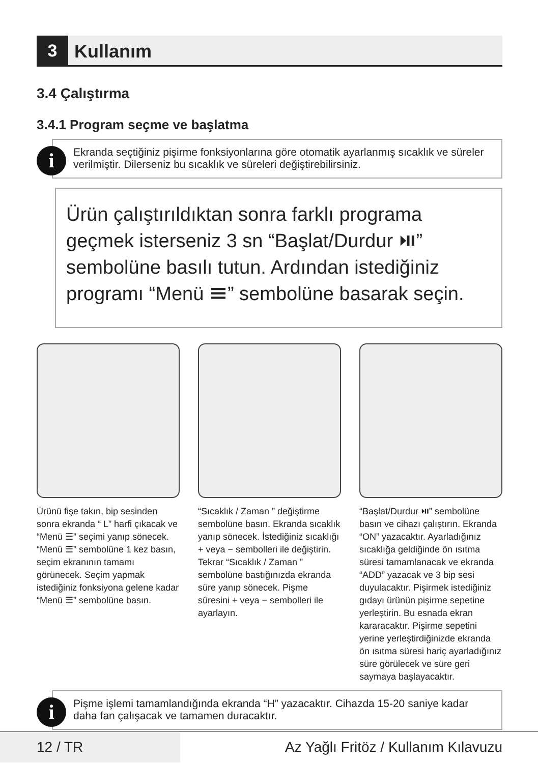3
Kullanım
3.4 Çalıştırma
3.4.1 Program seçme ve başlatma
i Ekranda seçtiğiniz pişirme fonksiyonlarına göre otomatik ayarlanmış sıcaklık ve süreler verilmiştir. Dilerseniz bu sıcaklık ve süreleri değiştirebilirsiniz.
Ürün çalıştırıldıktan sonra farklı programa geçmek isterseniz 3 sn “Başlat/Durdur ⏯” sembolüne basılı tutun. Ardından istediğiniz programı “Menü ☰” sembolüne basarak seçin.
Ürünü fişe takın, bip sesinden sonra ekranda “ L” harfi çıkacak ve “Menü ☰” seçimi yanıp sönecek. “Menü ☰” sembolüne 1 kez basın, seçim ekranının tamamı görünecek. Seçim yapmak istediğiniz fonksiyona gelene kadar “Menü ☰” sembolüne basın.
“Sıcaklık / Zaman ” değiştirme sembolüne basın. Ekranda sıcaklık yanıp sönecek. İstediğiniz sıcaklığı + veya − sembolleri ile değiştirin. Tekrar “Sıcaklık / Zaman ” sembolüne bastığınızda ekranda süre yanıp sönecek. Pişme süresini + veya − sembolleri ile ayarlayın.
“Başlat/Durdur ⏯” sembolüne basın ve cihazı çalıştırın. Ekranda “ON” yazacaktır. Ayarladığınız sıcaklığa geldiğinde ön ısıtma süresi tamamlanacak ve ekranda “ADD” yazacak ve 3 bip sesi duyulacaktır. Pişirmek istediğiniz gıdayı ürünün pişirme sepetine yerleştirin. Bu esnada ekran kararacaktır. Pişirme sepetini yerine yerleştirdiğinizde ekranda ön ısıtma süresi hariç ayarladığınız süre görülecek ve süre geri saymaya başlayacaktır.
i Pişme işlemi tamamlandığında ekranda “H” yazacaktır. Cihazda 15-20 saniye kadar daha fan çalışacak ve tamamen duracaktır.
12 / TR Az Yağlı Fritöz / Kullanım Kılavuzu